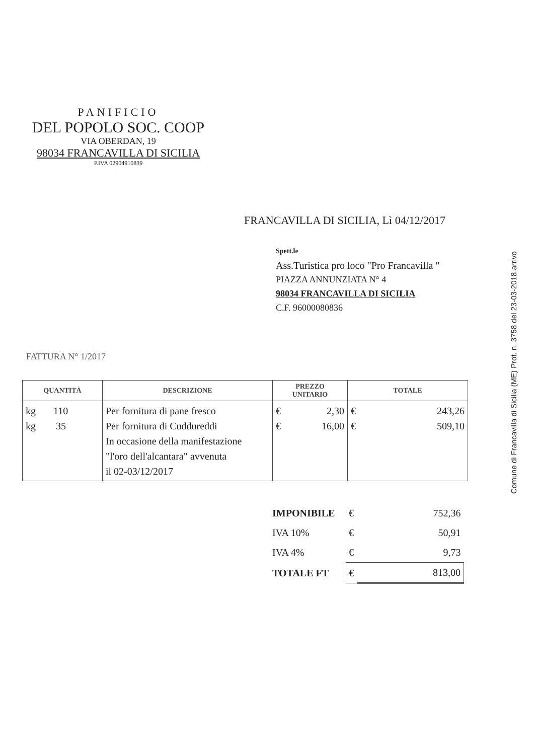PANIFICIO
DEL POPOLO SOC. COOP
VIA OBERDAN, 19
98034 FRANCAVILLA DI SICILIA
P.IVA 02904910839
FRANCAVILLA DI SICILIA, Lì 04/12/2017
Spett.le
Ass.Turistica pro loco "Pro Francavilla "
PIAZZA ANNUNZIATA N° 4
98034 FRANCAVILLA DI SICILIA
C.F. 96000080836
FATTURA N° 1/2017
| QUANTITÀ | DESCRIZIONE | PREZZO UNITARIO | TOTALE |
| --- | --- | --- | --- |
| kg 110 kg 35 | Per fornitura di pane fresco Per fornitura di Cuddureddi In occasione della manifestazione "l'oro dell'alcantara" avvenuta il 02-03/12/2017 | € 2,30 € 16,00 | € 243,26 € 509,10 |
| IMPONIBILE | € | 752,36 |
| IVA 10% | € | 50,91 |
| IVA 4% | € | 9,73 |
| TOTALE FT | € | 813,00 |
Comune di Francavilla di Sicilia (ME) Prot. n. 3758 del 23-03-2018 arrivo